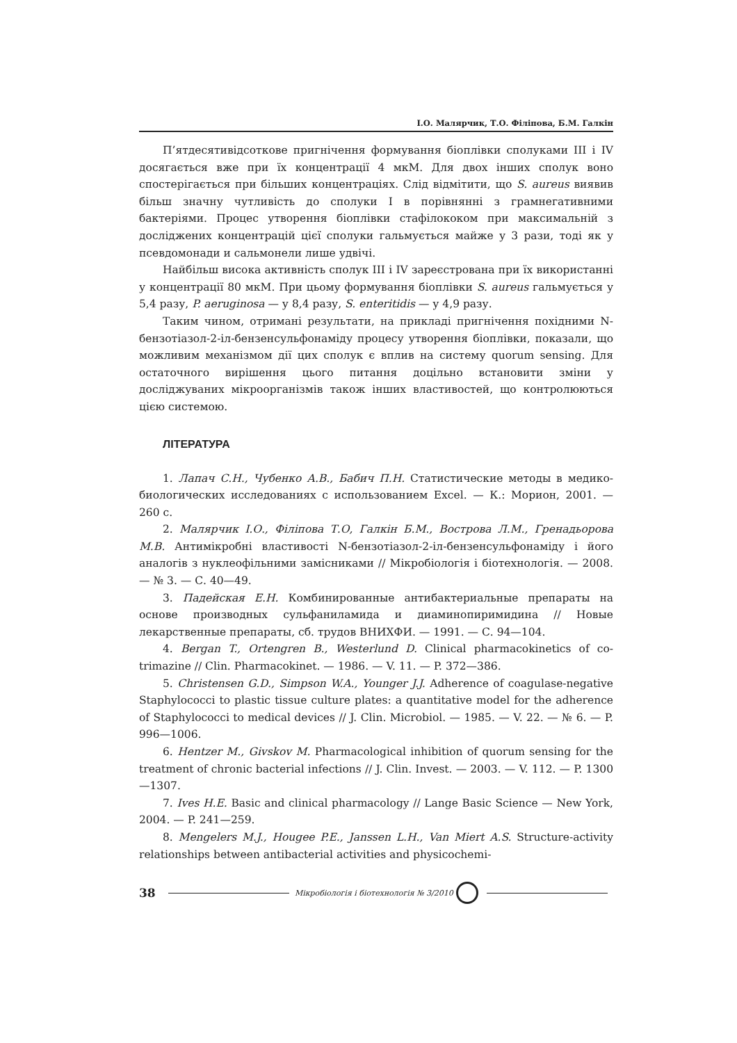І.О. Малярчик, Т.О. Філіпова, Б.М. Галкін
П’ятдесятивідсоткове пригнічення формування біоплівки сполуками III і IV досягається вже при їх концентрації 4 мкМ. Для двох інших сполук воно спостерігається при більших концентраціях. Слід відмітити, що S. aureus виявив більш значну чутливість до сполуки I в порівнянні з грамнегативними бактеріями. Процес утворення біоплівки стафілококом при максимальній з досліджених концентрацій цієї сполуки гальмується майже у 3 рази, тоді як у псевдомонади и сальмонели лише удвічі.
Найбільш висока активність сполук III і IV зареєстрована при їх використанні у концентрації 80 мкМ. При цьому формування біоплівки S. aureus гальмується у 5,4 разу, P. aeruginosa — у 8,4 разу, S. enteritidis — у 4,9 разу.
Таким чином, отримані результати, на прикладі пригнічення похідними N-бензотіазол-2-іл-бензенсульфонаміду процесу утворення біоплівки, показали, що можливим механізмом дії цих сполук є вплив на систему quorum sensing. Для остаточного вирішення цього питання доцільно встановити зміни у досліджуваних мікроорганізмів також інших властивостей, що контролюються цією системою.
ЛІТЕРАТУРА
1. Лапач С.Н., Чубенко А.В., Бабич П.Н. Статистические методы в медико-биологических исследованиях с использованием Excel. — К.: Морион, 2001. — 260 с.
2. Малярчик І.О., Філіпова Т.О, Галкін Б.М., Вострова Л.М., Гренадьорова М.В. Антимікробні властивості N-бензотіазол-2-іл-бензенсульфонаміду і його аналогів з нуклеофільними замісниками // Мікробіологія і біотехнологія. — 2008. — № 3. — С. 40—49.
3. Падейская Е.Н. Комбинированные антибактериальные препараты на основе производных сульфаниламида и диаминопиримидина // Новые лекарственные препараты, сб. трудов ВНИХФИ. — 1991. — С. 94—104.
4. Bergan T., Ortengren B., Westerlund D. Clinical pharmacokinetics of co-trimazine // Clin. Pharmacokinet. — 1986. — V. 11. — P. 372—386.
5. Christensen G.D., Simpson W.A., Younger J.J. Adherence of coagulase-negative Staphylococci to plastic tissue culture plates: a quantitative model for the adherence of Staphylococci to medical devices // J. Clin. Microbiol. — 1985. — V. 22. — № 6. — P. 996—1006.
6. Hentzer M., Givskov M. Pharmacological inhibition of quorum sensing for the treatment of chronic bacterial infections // J. Clin. Invest. — 2003. — V. 112. — P. 1300—1307.
7. Ives H.E. Basic and clinical pharmacology // Lange Basic Science — New York, 2004. — P. 241—259.
8. Mengelers M.J., Hougee P.E., Janssen L.H., Van Miert A.S. Structure-activity relationships between antibacterial activities and physicochemi-
38 Мікробіологія і біотехнологія № 3/2010